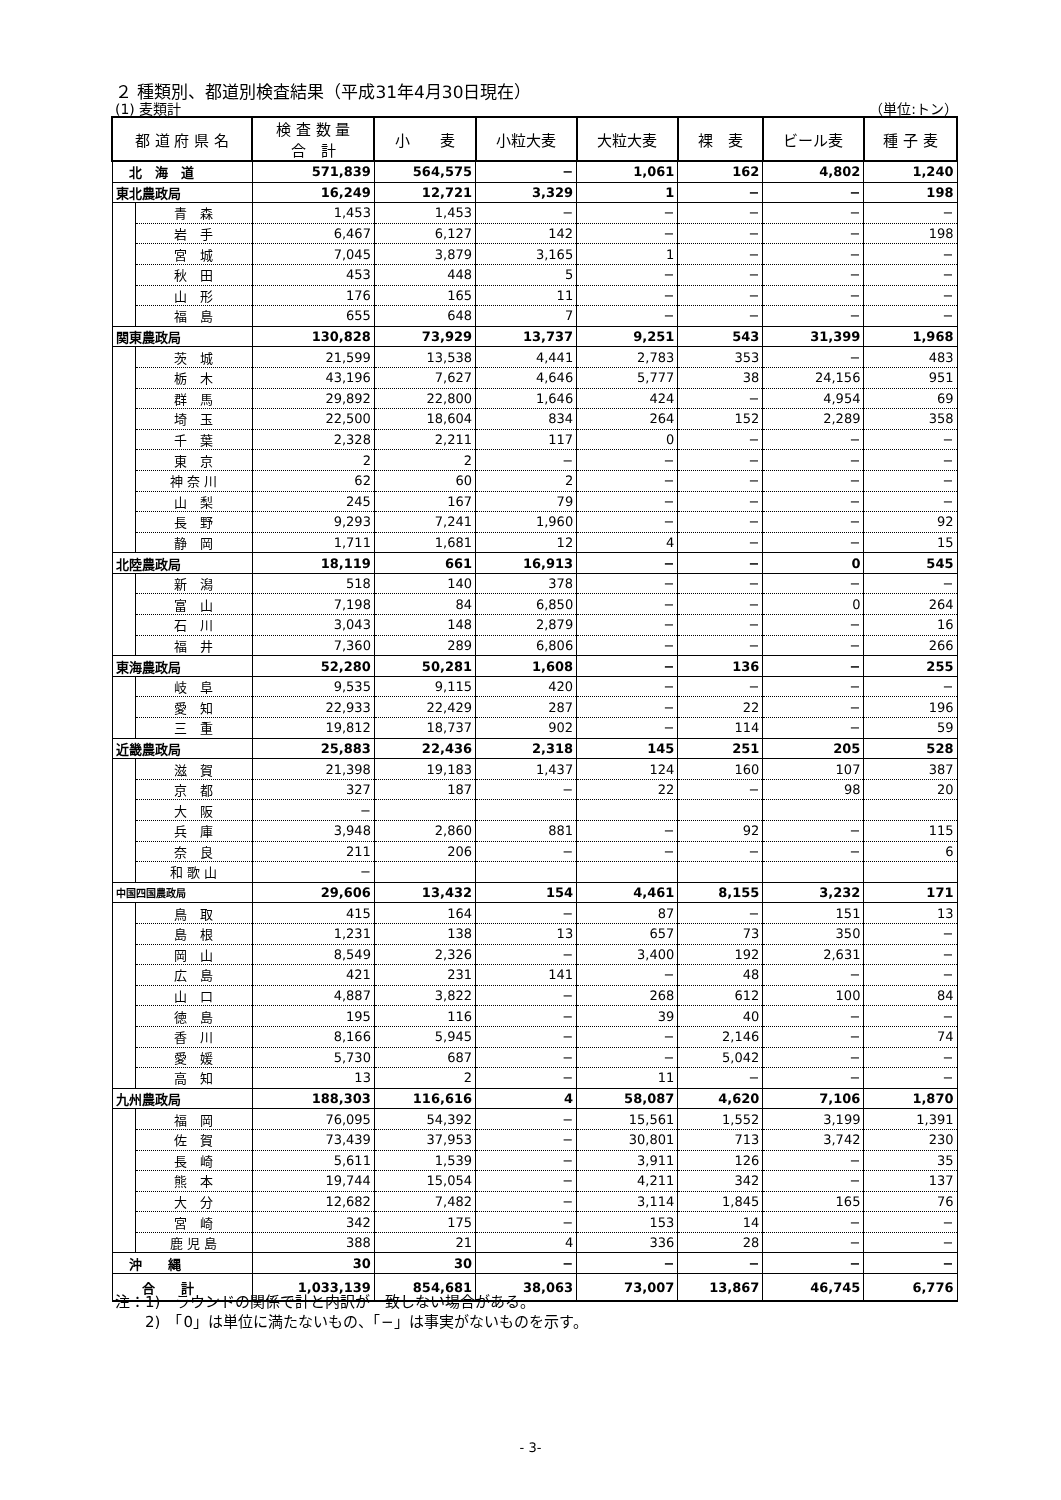２ 種類別、都道別検査結果（平成31年4月30日現在）
(1) 麦類計 （単位:トン）
| 都 道 府 県 名 | | 検 査 数 量 合 計 | 小 麦 | 小粒大麦 | 大粒大麦 | 裸 麦 | ビール麦 | 種 子 麦 |
| --- | --- | --- | --- | --- | --- | --- | --- | --- |
| 北 海 道 | | 571,839 | 564,575 | − | 1,061 | 162 | 4,802 | 1,240 |
| 東北農政局 | | 16,249 | 12,721 | 3,329 | 1 | − | − | 198 |
| | 青 森 | 1,453 | 1,453 | − | − | − | − | − |
| | 岩 手 | 6,467 | 6,127 | 142 | − | − | − | 198 |
| | 宮 城 | 7,045 | 3,879 | 3,165 | 1 | − | − | − |
| | 秋 田 | 453 | 448 | 5 | − | − | − | − |
| | 山 形 | 176 | 165 | 11 | − | − | − | − |
| | 福 島 | 655 | 648 | 7 | − | − | − | − |
| 関東農政局 | | 130,828 | 73,929 | 13,737 | 9,251 | 543 | 31,399 | 1,968 |
| | 茨 城 | 21,599 | 13,538 | 4,441 | 2,783 | 353 | − | 483 |
| | 栃 木 | 43,196 | 7,627 | 4,646 | 5,777 | 38 | 24,156 | 951 |
| | 群 馬 | 29,892 | 22,800 | 1,646 | 424 | − | 4,954 | 69 |
| | 埼 玉 | 22,500 | 18,604 | 834 | 264 | 152 | 2,289 | 358 |
| | 千 葉 | 2,328 | 2,211 | 117 | 0 | − | − | − |
| | 東 京 | 2 | 2 | − | − | − | − | − |
| | 神 奈 川 | 62 | 60 | 2 | − | − | − | − |
| | 山 梨 | 245 | 167 | 79 | − | − | − | − |
| | 長 野 | 9,293 | 7,241 | 1,960 | − | − | − | 92 |
| | 静 岡 | 1,711 | 1,681 | 12 | 4 | − | − | 15 |
| 北陸農政局 | | 18,119 | 661 | 16,913 | − | − | 0 | 545 |
| | 新 潟 | 518 | 140 | 378 | − | − | − | − |
| | 富 山 | 7,198 | 84 | 6,850 | − | − | 0 | 264 |
| | 石 川 | 3,043 | 148 | 2,879 | − | − | − | 16 |
| | 福 井 | 7,360 | 289 | 6,806 | − | − | − | 266 |
| 東海農政局 | | 52,280 | 50,281 | 1,608 | − | 136 | − | 255 |
| | 岐 阜 | 9,535 | 9,115 | 420 | − | − | − | − |
| | 愛 知 | 22,933 | 22,429 | 287 | − | 22 | − | 196 |
| | 三 重 | 19,812 | 18,737 | 902 | − | 114 | − | 59 |
| 近畿農政局 | | 25,883 | 22,436 | 2,318 | 145 | 251 | 205 | 528 |
| | 滋 賀 | 21,398 | 19,183 | 1,437 | 124 | 160 | 107 | 387 |
| | 京 都 | 327 | 187 | − | 22 | − | 98 | 20 |
| | 大 阪 | − | | | | | | |
| | 兵 庫 | 3,948 | 2,860 | 881 | − | 92 | − | 115 |
| | 奈 良 | 211 | 206 | − | − | − | − | 6 |
| | 和 歌 山 | − | | | | | | |
| 中国四国農政局 | | 29,606 | 13,432 | 154 | 4,461 | 8,155 | 3,232 | 171 |
| | 鳥 取 | 415 | 164 | − | 87 | − | 151 | 13 |
| | 島 根 | 1,231 | 138 | 13 | 657 | 73 | 350 | − |
| | 岡 山 | 8,549 | 2,326 | − | 3,400 | 192 | 2,631 | − |
| | 広 島 | 421 | 231 | 141 | − | 48 | − | − |
| | 山 口 | 4,887 | 3,822 | − | 268 | 612 | 100 | 84 |
| | 徳 島 | 195 | 116 | − | 39 | 40 | − | − |
| | 香 川 | 8,166 | 5,945 | − | − | 2,146 | − | 74 |
| | 愛 媛 | 5,730 | 687 | − | − | 5,042 | − | − |
| | 高 知 | 13 | 2 | − | 11 | − | − | − |
| 九州農政局 | | 188,303 | 116,616 | 4 | 58,087 | 4,620 | 7,106 | 1,870 |
| | 福 岡 | 76,095 | 54,392 | − | 15,561 | 1,552 | 3,199 | 1,391 |
| | 佐 賀 | 73,439 | 37,953 | − | 30,801 | 713 | 3,742 | 230 |
| | 長 崎 | 5,611 | 1,539 | − | 3,911 | 126 | − | 35 |
| | 熊 本 | 19,744 | 15,054 | − | 4,211 | 342 | − | 137 |
| | 大 分 | 12,682 | 7,482 | − | 3,114 | 1,845 | 165 | 76 |
| | 宮 崎 | 342 | 175 | − | 153 | 14 | − | − |
| | 鹿 児 島 | 388 | 21 | 4 | 336 | 28 | − | − |
| 沖 縄 | | 30 | 30 | − | − | − | − | − |
| 合 計 | | 1,033,139 | 854,681 | 38,063 | 73,007 | 13,867 | 46,745 | 6,776 |
注：1)　ラウンドの関係で計と内訳が一致しない場合がある。
　　2)　「0」は単位に満たないもの、「−」は事実がないものを示す。
- 3-